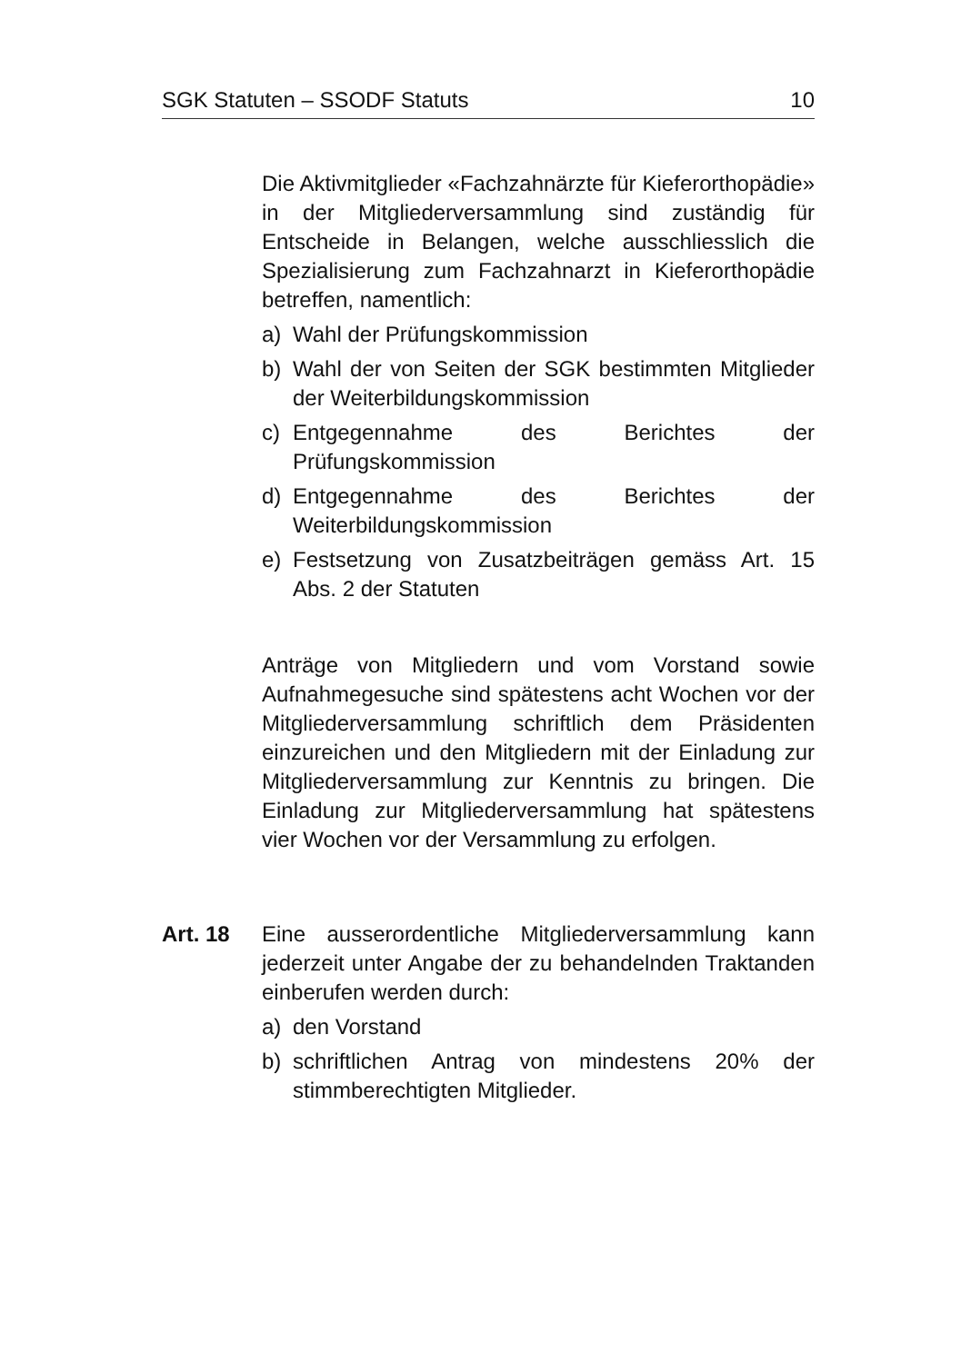SGK Statuten – SSODF Statuts 10
Die Aktivmitglieder «Fachzahnärzte für Kieferorthopädie» in der Mitgliederversammlung sind zuständig für Entscheide in Belangen, welche ausschliesslich die Spezialisierung zum Fachzahnarzt in Kieferorthopädie betreffen, namentlich:
a) Wahl der Prüfungskommission
b) Wahl der von Seiten der SGK bestimmten Mitglieder der Weiterbildungskommission
c) Entgegennahme des Berichtes der Prüfungskommission
d) Entgegennahme des Berichtes der Weiterbildungskommission
e) Festsetzung von Zusatzbeiträgen gemäss Art. 15 Abs. 2 der Statuten
Anträge von Mitgliedern und vom Vorstand sowie Aufnahmegesuche sind spätestens acht Wochen vor der Mitgliederversammlung schriftlich dem Präsidenten einzureichen und den Mitgliedern mit der Einladung zur Mitgliederversammlung zur Kenntnis zu bringen. Die Einladung zur Mitgliederversammlung hat spätestens vier Wochen vor der Versammlung zu erfolgen.
Art. 18 Eine ausserordentliche Mitgliederversammlung kann jederzeit unter Angabe der zu behandelnden Traktanden einberufen werden durch:
a) den Vorstand
b) schriftlichen Antrag von mindestens 20% der stimmberechtigten Mitglieder.